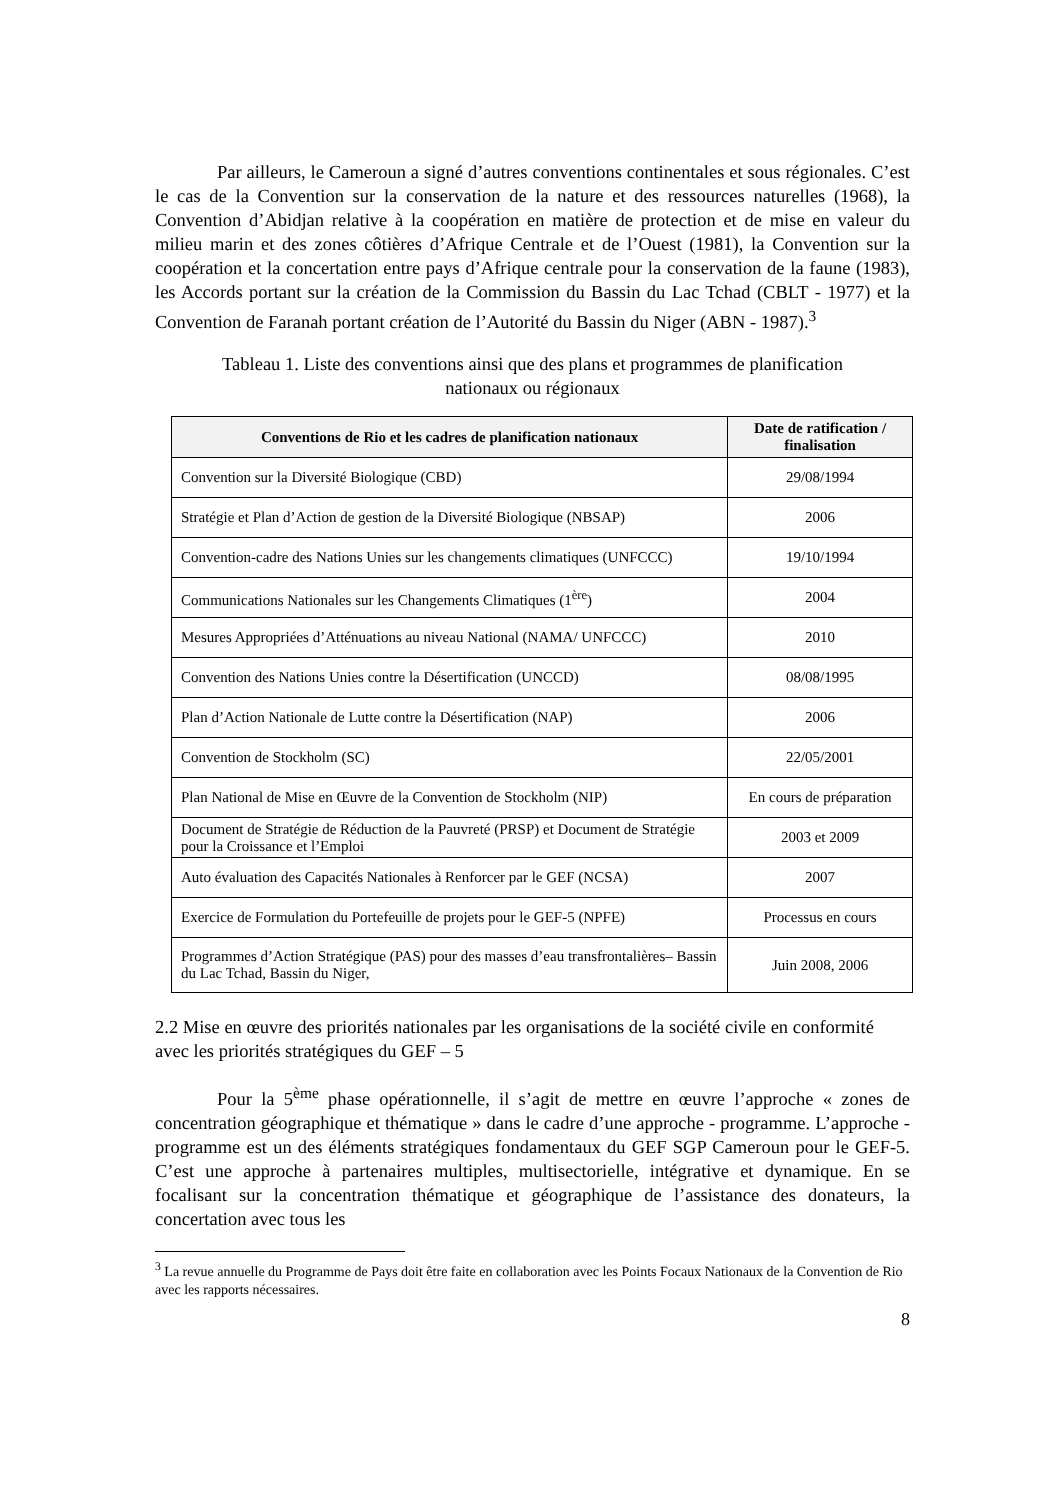Par ailleurs, le Cameroun a signé d’autres conventions continentales et sous régionales. C’est le cas de la Convention sur la conservation de la nature et des ressources naturelles (1968), la Convention d’Abidjan relative à la coopération en matière de protection et de mise en valeur du milieu marin et des zones côtières d’Afrique Centrale et de l’Ouest (1981), la Convention sur la coopération et la concertation entre pays d’Afrique centrale pour la conservation de la faune (1983), les Accords portant sur la création de la Commission du Bassin du Lac Tchad (CBLT - 1977) et la Convention de Faranah portant création de l’Autorité du Bassin du Niger (ABN - 1987).<sup>3</sup>
Tableau 1. Liste des conventions ainsi que des plans et programmes de planification
nationaux ou régionaux
| Conventions de Rio et les cadres de planification nationaux | Date de ratification / finalisation |
| --- | --- |
| Convention sur la Diversité Biologique (CBD) | 29/08/1994 |
| Stratégie et Plan d’Action de gestion de la Diversité Biologique (NBSAP) | 2006 |
| Convention-cadre des Nations Unies sur les changements climatiques (UNFCCC) | 19/10/1994 |
| Communications Nationales sur les Changements Climatiques (1<sup>ère</sup>) | 2004 |
| Mesures Appropriées d’Atténuations au niveau National (NAMA/ UNFCCC) | 2010 |
| Convention des Nations Unies contre la Désertification (UNCCD) | 08/08/1995 |
| Plan d’Action Nationale de Lutte contre la Désertification (NAP) | 2006 |
| Convention de Stockholm (SC) | 22/05/2001 |
| Plan National de Mise en Œuvre de la Convention de Stockholm (NIP) | En cours de préparation |
| Document de Stratégie de Réduction de la Pauvreté (PRSP) et Document de Stratégie pour la Croissance et l’Emploi | 2003 et 2009 |
| Auto évaluation des Capacités Nationales à Renforcer par le GEF (NCSA) | 2007 |
| Exercice de Formulation du Portefeuille de projets pour le GEF-5 (NPFE) | Processus en cours |
| Programmes d’Action Stratégique (PAS) pour des masses d’eau transfrontalières– Bassin du Lac Tchad, Bassin du Niger, | Juin 2008, 2006 |
2.2 Mise en œuvre des priorités nationales par les organisations de la société civile en conformité avec les priorités stratégiques du GEF – 5
Pour la 5<sup>ème</sup> phase opérationnelle, il s’agit de mettre en œuvre l’approche « zones de concentration géographique et thématique » dans le cadre d’une approche - programme. L’approche - programme est un des éléments stratégiques fondamentaux du GEF SGP Cameroun pour le GEF-5. C’est une approche à partenaires multiples, multisectorielle, intégrative et dynamique. En se focalisant sur la concentration thématique et géographique de l’assistance des donateurs, la concertation avec tous les
<sup>3</sup> La revue annuelle du Programme de Pays doit être faite en collaboration avec les Points Focaux Nationaux de la Convention de Rio avec les rapports nécessaires.
8